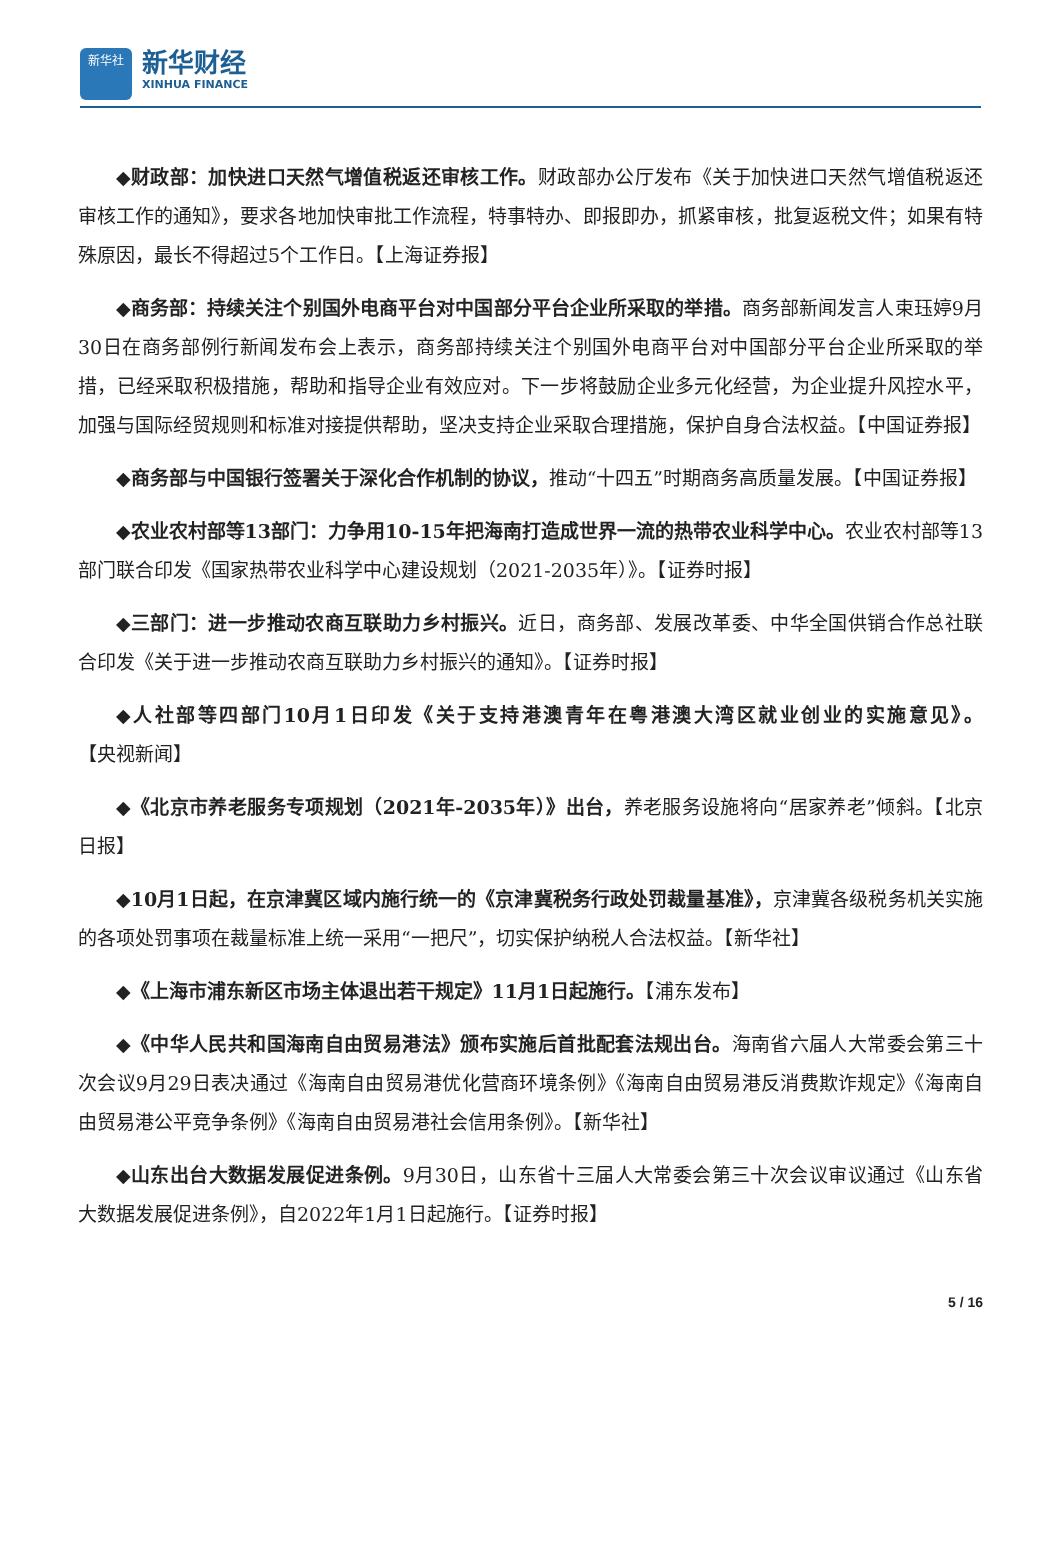新华社
新华财经
XINHUA FINANCE
◆财政部：加快进口天然气增值税返还审核工作。财政部办公厅发布《关于加快进口天然气增值税返还审核工作的通知》，要求各地加快审批工作流程，特事特办、即报即办，抓紧审核，批复返税文件；如果有特殊原因，最长不得超过5个工作日。【上海证券报】
◆商务部：持续关注个别国外电商平台对中国部分平台企业所采取的举措。商务部新闻发言人束珏婷9月30日在商务部例行新闻发布会上表示，商务部持续关注个别国外电商平台对中国部分平台企业所采取的举措，已经采取积极措施，帮助和指导企业有效应对。下一步将鼓励企业多元化经营，为企业提升风控水平，加强与国际经贸规则和标准对接提供帮助，坚决支持企业采取合理措施，保护自身合法权益。【中国证券报】
◆商务部与中国银行签署关于深化合作机制的协议，推动“十四五”时期商务高质量发展。【中国证券报】
◆农业农村部等13部门：力争用10-15年把海南打造成世界一流的热带农业科学中心。农业农村部等13部门联合印发《国家热带农业科学中心建设规划（2021-2035年）》。【证券时报】
◆三部门：进一步推动农商互联助力乡村振兴。近日，商务部、发展改革委、中华全国供销合作总社联合印发《关于进一步推动农商互联助力乡村振兴的通知》。【证券时报】
◆人社部等四部门10月1日印发《关于支持港澳青年在粤港澳大湾区就业创业的实施意见》。【央视新闻】
◆《北京市养老服务专项规划（2021年-2035年）》出台，养老服务设施将向“居家养老”倾斜。【北京日报】
◆10月1日起，在京津冀区域内施行统一的《京津冀税务行政处罚裁量基准》，京津冀各级税务机关实施的各项处罚事项在裁量标准上统一采用“一把尺”，切实保护纳税人合法权益。【新华社】
◆《上海市浦东新区市场主体退出若干规定》11月1日起施行。【浦东发布】
◆《中华人民共和国海南自由贸易港法》颁布实施后首批配套法规出台。海南省六届人大常委会第三十次会议9月29日表决通过《海南自由贸易港优化营商环境条例》《海南自由贸易港反消费欺诈规定》《海南自由贸易港公平竞争条例》《海南自由贸易港社会信用条例》。【新华社】
◆山东出台大数据发展促进条例。9月30日，山东省十三届人大常委会第三十次会议审议通过《山东省大数据发展促进条例》，自2022年1月1日起施行。【证券时报】
5 / 16